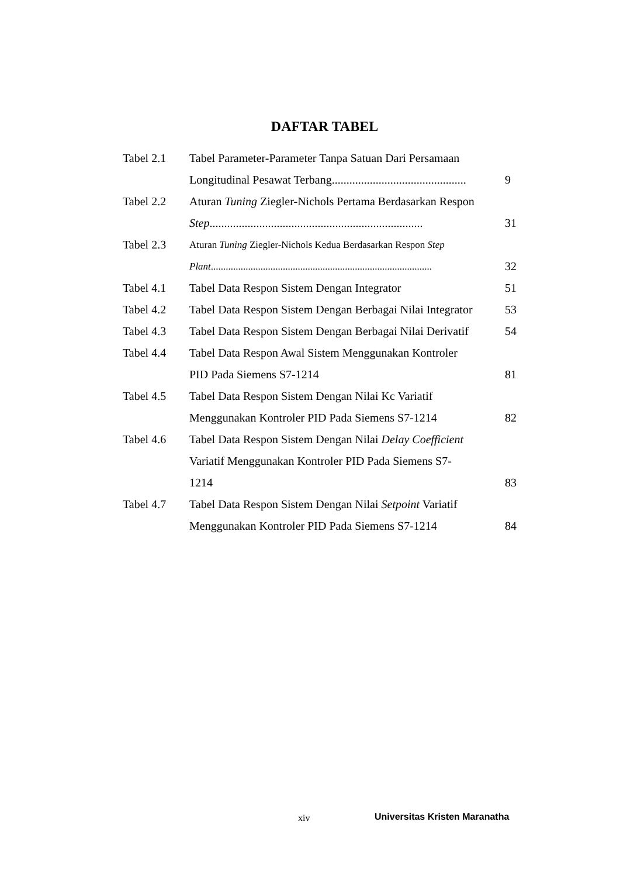DAFTAR TABEL
| Tabel 2.1 | Tabel Parameter-Parameter Tanpa Satuan Dari Persamaan | |
| | Longitudinal Pesawat Terbang.............................................. | 9 |
| Tabel 2.2 | Aturan Tuning Ziegler-Nichols Pertama Berdasarkan Respon | |
| | Step ......................................................................... | 31 |
| Tabel 2.3 | Aturan Tuning Ziegler-Nichols Kedua Berdasarkan Respon Step | |
| | Plant ......................................................................................... | 32 |
| Tabel 4.1 | Tabel Data Respon Sistem Dengan Integrator | 51 |
| Tabel 4.2 | Tabel Data Respon Sistem Dengan Berbagai Nilai Integrator | 53 |
| Tabel 4.3 | Tabel Data Respon Sistem Dengan Berbagai Nilai Derivatif | 54 |
| Tabel 4.4 | Tabel Data Respon Awal Sistem Menggunakan Kontroler | |
| | PID Pada Siemens S7-1214 | 81 |
| Tabel 4.5 | Tabel Data Respon Sistem Dengan Nilai Kc Variatif | |
| | Menggunakan Kontroler PID Pada Siemens S7-1214 | 82 |
| Tabel 4.6 | Tabel Data Respon Sistem Dengan Nilai Delay Coefficient | |
| | Variatif Menggunakan Kontroler PID Pada Siemens S7- | |
| | 1214 | 83 |
| Tabel 4.7 | Tabel Data Respon Sistem Dengan Nilai Setpoint Variatif | |
| | Menggunakan Kontroler PID Pada Siemens S7-1214 | 84 |
xiv Universitas Kristen Maranatha